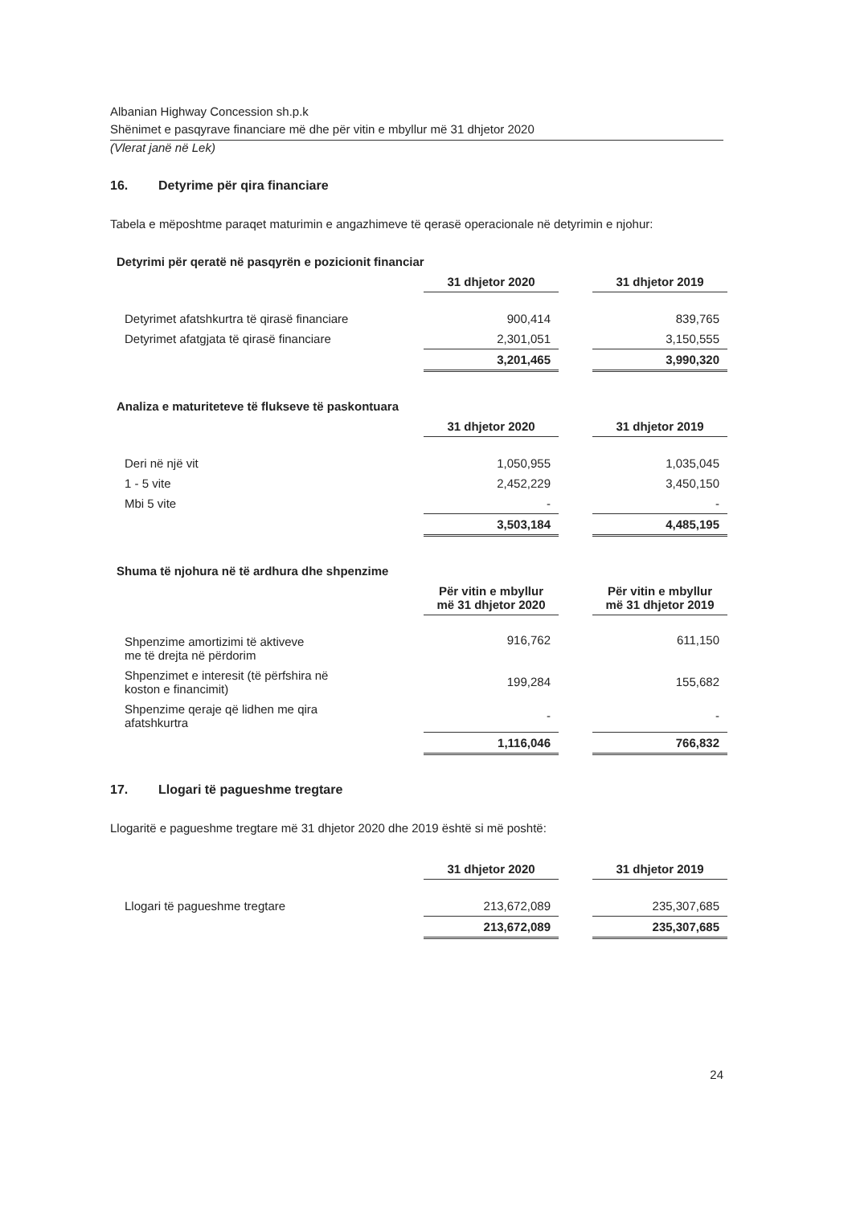Albanian Highway Concession sh.p.k
Shënimet e pasqyrave financiare më dhe për vitin e mbyllur më 31 dhjetor 2020
(Vlerat janë në Lek)
16. Detyrime për qira financiare
Tabela e mëposhtme paraqet maturimin e angazhimeve të qerasë operacionale në detyrimin e njohur:
Detyrimi për qeratë në pasqyrën e pozicionit financiar
| | 31 dhjetor 2020 | | 31 dhjetor 2019 |
| Detyrimet afatshkurtra të qirasë financiare | 900,414 | | 839,765 |
| Detyrimet afatgjata të qirasë financiare | 2,301,051 | | 3,150,555 |
| | 3,201,465 | | 3,990,320 |
Analiza e maturiteteve të flukseve të paskontuara
| | 31 dhjetor 2020 | | 31 dhjetor 2019 |
| Deri në një vit | 1,050,955 | | 1,035,045 |
| 1 - 5 vite | 2,452,229 | | 3,450,150 |
| Mbi 5 vite | - | | - |
| | 3,503,184 | | 4,485,195 |
Shuma të njohura në të ardhura dhe shpenzime
| | Për vitin e mbyllur më 31 dhjetor 2020 | | Për vitin e mbyllur më 31 dhjetor 2019 |
| Shpenzime amortizimi të aktiveve me të drejta në përdorim | 916,762 | | 611,150 |
| Shpenzimet e interesit (të përfshira në koston e financimit) | 199,284 | | 155,682 |
| Shpenzime qeraje që lidhen me qira afatshkurtra | - | | - |
| | 1,116,046 | | 766,832 |
17. Llogari të pagueshme tregtare
Llogaritë e pagueshme tregtare më 31 dhjetor 2020 dhe 2019 është si më poshtë:
| | 31 dhjetor 2020 | | 31 dhjetor 2019 |
| Llogari të pagueshme tregtare | 213,672,089 | | 235,307,685 |
| | 213,672,089 | | 235,307,685 |
24